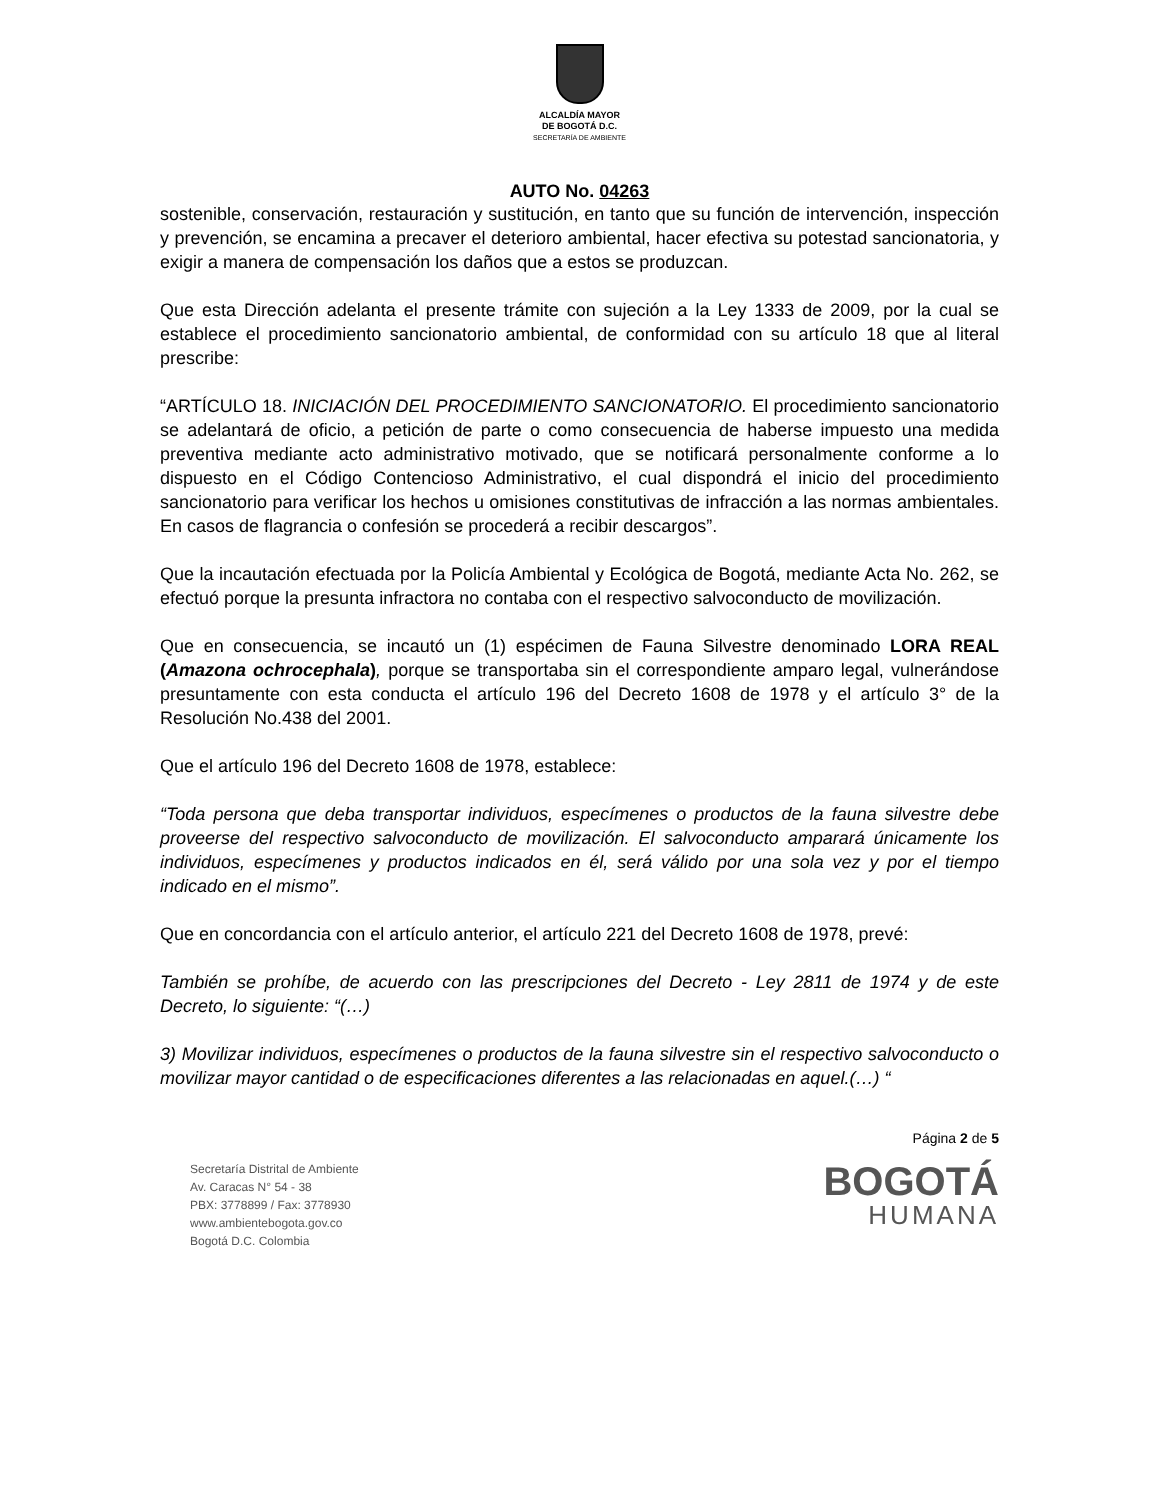ALCALDÍA MAYOR
DE BOGOTÁ D.C.
SECRETARÍA DE AMBIENTE
AUTO No. 04263
sostenible, conservación, restauración y sustitución, en tanto que su función de intervención, inspección y prevención, se encamina a precaver el deterioro ambiental, hacer efectiva su potestad sancionatoria, y exigir a manera de compensación los daños que a estos se produzcan.
Que esta Dirección adelanta el presente trámite con sujeción a la Ley 1333 de 2009, por la cual se establece el procedimiento sancionatorio ambiental, de conformidad con su artículo 18 que al literal prescribe:
“ARTÍCULO 18. INICIACIÓN DEL PROCEDIMIENTO SANCIONATORIO. El procedimiento sancionatorio se adelantará de oficio, a petición de parte o como consecuencia de haberse impuesto una medida preventiva mediante acto administrativo motivado, que se notificará personalmente conforme a lo dispuesto en el Código Contencioso Administrativo, el cual dispondrá el inicio del procedimiento sancionatorio para verificar los hechos u omisiones constitutivas de infracción a las normas ambientales. En casos de flagrancia o confesión se procederá a recibir descargos”.
Que la incautación efectuada por la Policía Ambiental y Ecológica de Bogotá, mediante Acta No. 262, se efectuó porque la presunta infractora no contaba con el respectivo salvoconducto de movilización.
Que en consecuencia, se incautó un (1) espécimen de Fauna Silvestre denominado LORA REAL (Amazona ochrocephala), porque se transportaba sin el correspondiente amparo legal, vulnerándose presuntamente con esta conducta el artículo 196 del Decreto 1608 de 1978 y el artículo 3° de la Resolución No.438 del 2001.
Que el artículo 196 del Decreto 1608 de 1978, establece:
“Toda persona que deba transportar individuos, especímenes o productos de la fauna silvestre debe proveerse del respectivo salvoconducto de movilización. El salvoconducto amparará únicamente los individuos, especímenes y productos indicados en él, será válido por una sola vez y por el tiempo indicado en el mismo”.
Que en concordancia con el artículo anterior, el artículo 221 del Decreto 1608 de 1978, prevé:
También se prohíbe, de acuerdo con las prescripciones del Decreto - Ley 2811 de 1974 y de este Decreto, lo siguiente: “(…)
3) Movilizar individuos, especímenes o productos de la fauna silvestre sin el respectivo salvoconducto o movilizar mayor cantidad o de especificaciones diferentes a las relacionadas en aquel.(…) “
Secretaría Distrital de Ambiente
Av. Caracas N° 54 - 38
PBX: 3778899 / Fax: 3778930
www.ambientebogota.gov.co
Bogotá D.C. Colombia
Página 2 de 5
BOGOTÁ
HUMANA